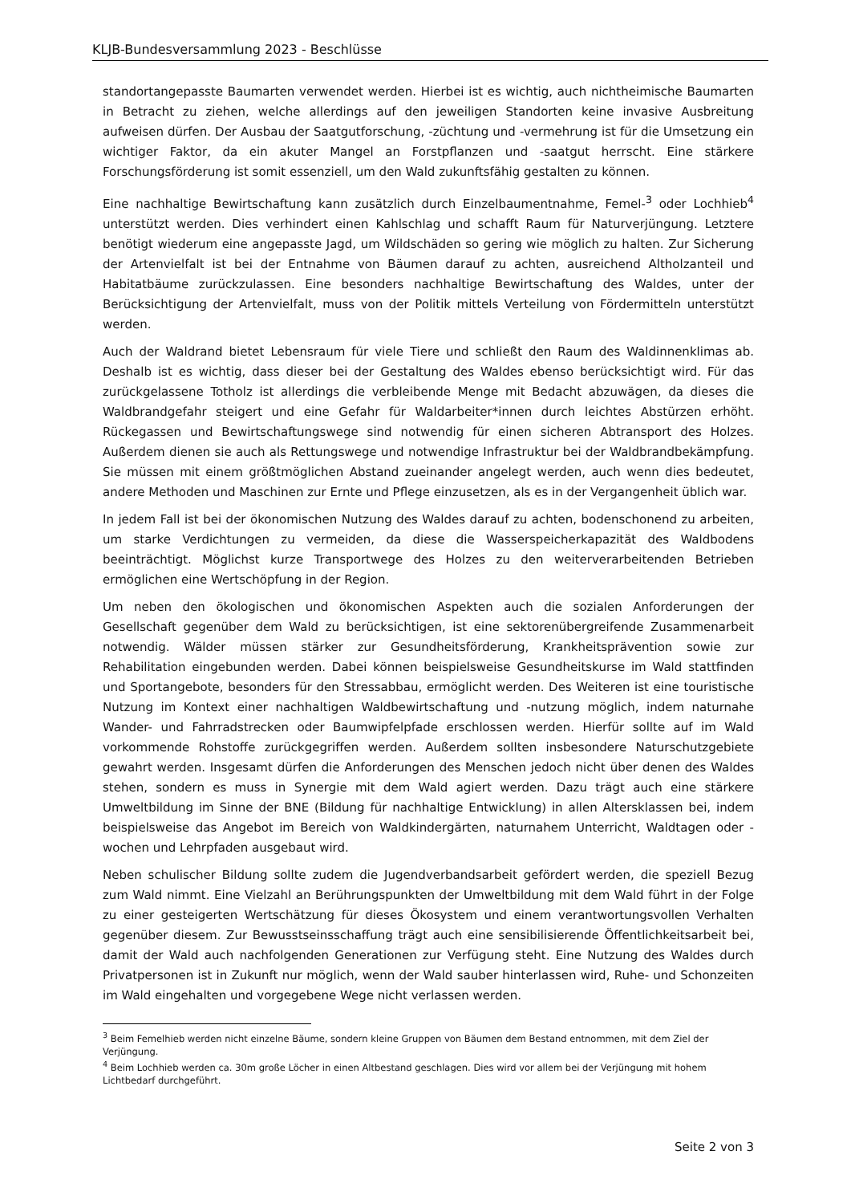KLJB-Bundesversammlung 2023 - Beschlüsse
standortangepasste Baumarten verwendet werden. Hierbei ist es wichtig, auch nichtheimische Baumarten in Betracht zu ziehen, welche allerdings auf den jeweiligen Standorten keine invasive Ausbreitung aufweisen dürfen. Der Ausbau der Saatgutforschung, -züchtung und -vermehrung ist für die Umsetzung ein wichtiger Faktor, da ein akuter Mangel an Forstpflanzen und -saatgut herrscht. Eine stärkere Forschungsförderung ist somit essenziell, um den Wald zukunftsfähig gestalten zu können.
Eine nachhaltige Bewirtschaftung kann zusätzlich durch Einzelbaumentnahme, Femel-<sup>3</sup> oder Lochhieb<sup>4</sup> unterstützt werden. Dies verhindert einen Kahlschlag und schafft Raum für Naturverjüngung. Letztere benötigt wiederum eine angepasste Jagd, um Wildschäden so gering wie möglich zu halten. Zur Sicherung der Artenvielfalt ist bei der Entnahme von Bäumen darauf zu achten, ausreichend Altholzanteil und Habitatbäume zurückzulassen. Eine besonders nachhaltige Bewirtschaftung des Waldes, unter der Berücksichtigung der Artenvielfalt, muss von der Politik mittels Verteilung von Fördermitteln unterstützt werden.
Auch der Waldrand bietet Lebensraum für viele Tiere und schließt den Raum des Waldinnenklimas ab. Deshalb ist es wichtig, dass dieser bei der Gestaltung des Waldes ebenso berücksichtigt wird. Für das zurückgelassene Totholz ist allerdings die verbleibende Menge mit Bedacht abzuwägen, da dieses die Waldbrandgefahr steigert und eine Gefahr für Waldarbeiter*innen durch leichtes Abstürzen erhöht. Rückegassen und Bewirtschaftungswege sind notwendig für einen sicheren Abtransport des Holzes. Außerdem dienen sie auch als Rettungswege und notwendige Infrastruktur bei der Waldbrandbekämpfung. Sie müssen mit einem größtmöglichen Abstand zueinander angelegt werden, auch wenn dies bedeutet, andere Methoden und Maschinen zur Ernte und Pflege einzusetzen, als es in der Vergangenheit üblich war.
In jedem Fall ist bei der ökonomischen Nutzung des Waldes darauf zu achten, bodenschonend zu arbeiten, um starke Verdichtungen zu vermeiden, da diese die Wasserspeicherkapazität des Waldbodens beeinträchtigt. Möglichst kurze Transportwege des Holzes zu den weiterverarbeitenden Betrieben ermöglichen eine Wertschöpfung in der Region.
Um neben den ökologischen und ökonomischen Aspekten auch die sozialen Anforderungen der Gesellschaft gegenüber dem Wald zu berücksichtigen, ist eine sektorenübergreifende Zusammenarbeit notwendig. Wälder müssen stärker zur Gesundheitsförderung, Krankheitsprävention sowie zur Rehabilitation eingebunden werden. Dabei können beispielsweise Gesundheitskurse im Wald stattfinden und Sportangebote, besonders für den Stressabbau, ermöglicht werden. Des Weiteren ist eine touristische Nutzung im Kontext einer nachhaltigen Waldbewirtschaftung und -nutzung möglich, indem naturnahe Wander- und Fahrradstrecken oder Baumwipfelpfade erschlossen werden. Hierfür sollte auf im Wald vorkommende Rohstoffe zurückgegriffen werden. Außerdem sollten insbesondere Naturschutzgebiete gewahrt werden. Insgesamt dürfen die Anforderungen des Menschen jedoch nicht über denen des Waldes stehen, sondern es muss in Synergie mit dem Wald agiert werden. Dazu trägt auch eine stärkere Umweltbildung im Sinne der BNE (Bildung für nachhaltige Entwicklung) in allen Altersklassen bei, indem beispielsweise das Angebot im Bereich von Waldkindergärten, naturnahem Unterricht, Waldtagen oder -wochen und Lehrpfaden ausgebaut wird.
Neben schulischer Bildung sollte zudem die Jugendverbandsarbeit gefördert werden, die speziell Bezug zum Wald nimmt. Eine Vielzahl an Berührungspunkten der Umweltbildung mit dem Wald führt in der Folge zu einer gesteigerten Wertschätzung für dieses Ökosystem und einem verantwortungsvollen Verhalten gegenüber diesem. Zur Bewusstseinsschaffung trägt auch eine sensibilisierende Öffentlichkeitsarbeit bei, damit der Wald auch nachfolgenden Generationen zur Verfügung steht. Eine Nutzung des Waldes durch Privatpersonen ist in Zukunft nur möglich, wenn der Wald sauber hinterlassen wird, Ruhe- und Schonzeiten im Wald eingehalten und vorgegebene Wege nicht verlassen werden.
<sup>3</sup> Beim Femelhieb werden nicht einzelne Bäume, sondern kleine Gruppen von Bäumen dem Bestand entnommen, mit dem Ziel der Verjüngung.
<sup>4</sup> Beim Lochhieb werden ca. 30m große Löcher in einen Altbestand geschlagen. Dies wird vor allem bei der Verjüngung mit hohem Lichtbedarf durchgeführt.
Seite 2 von 3